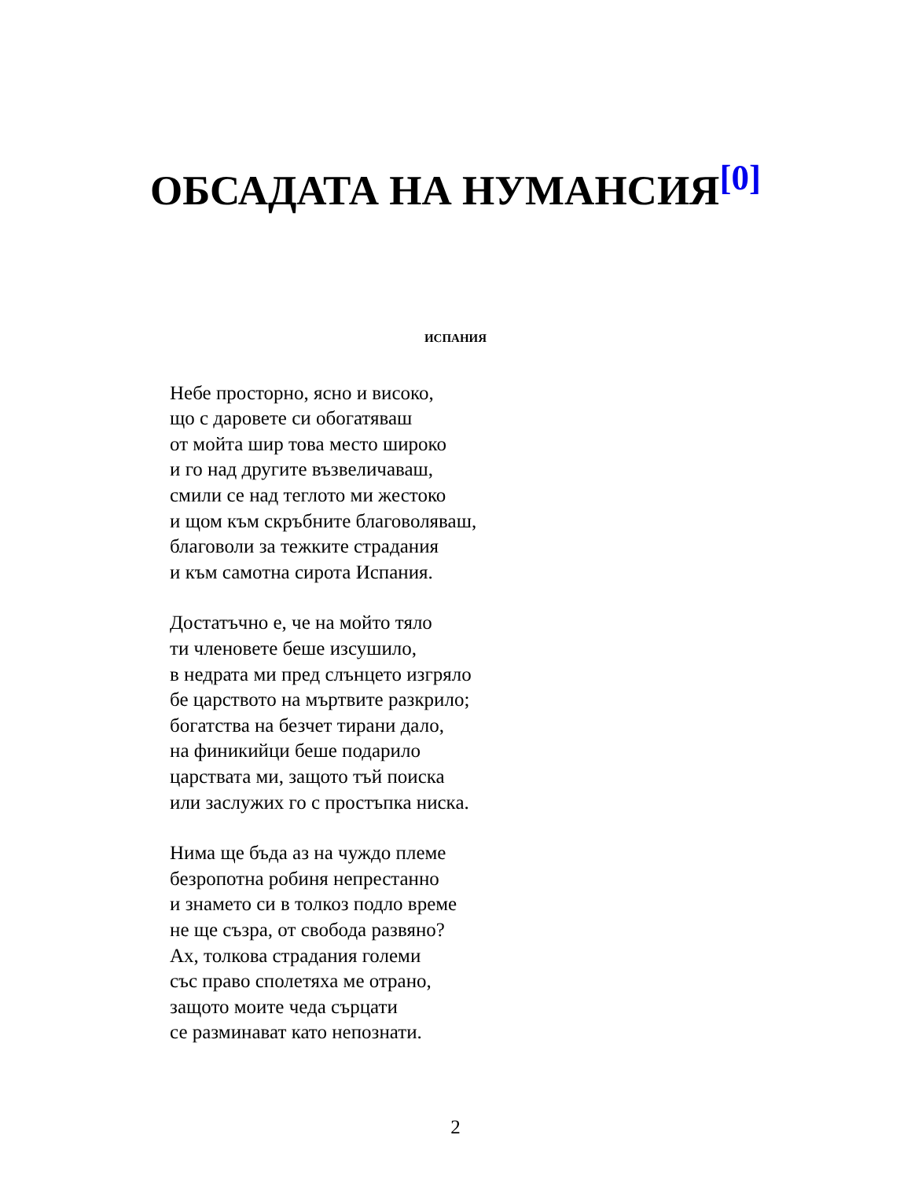ОБСАДАТА НА НУМАНСИЯ<sup>[0]</sup>
ИСПАНИЯ
Небе просторно, ясно и високо,
що с даровете си обогатяваш
от мойта шир това место широко
и го над другите възвеличаваш,
смили се над теглото ми жестоко
и щом към скръбните благоволяваш,
благоволи за тежките страдания
и към самотна сирота Испания.
Достатъчно е, че на мойто тяло
ти членовете беше изсушило,
в недрата ми пред слънцето изгряло
бе царството на мъртвите разкрило;
богатства на безчет тирани дало,
на финикийци беше подарило
царствата ми, защото тъй поиска
или заслужих го с простъпка ниска.
Нима ще бъда аз на чуждо племе
безропотна робиня непрестанно
и знамето си в толкоз подло време
не ще съзра, от свобода развяно?
Ах, толкова страдания големи
със право сполетяха ме отрано,
защото моите чеда сърцати
се разминават като непознати.
2